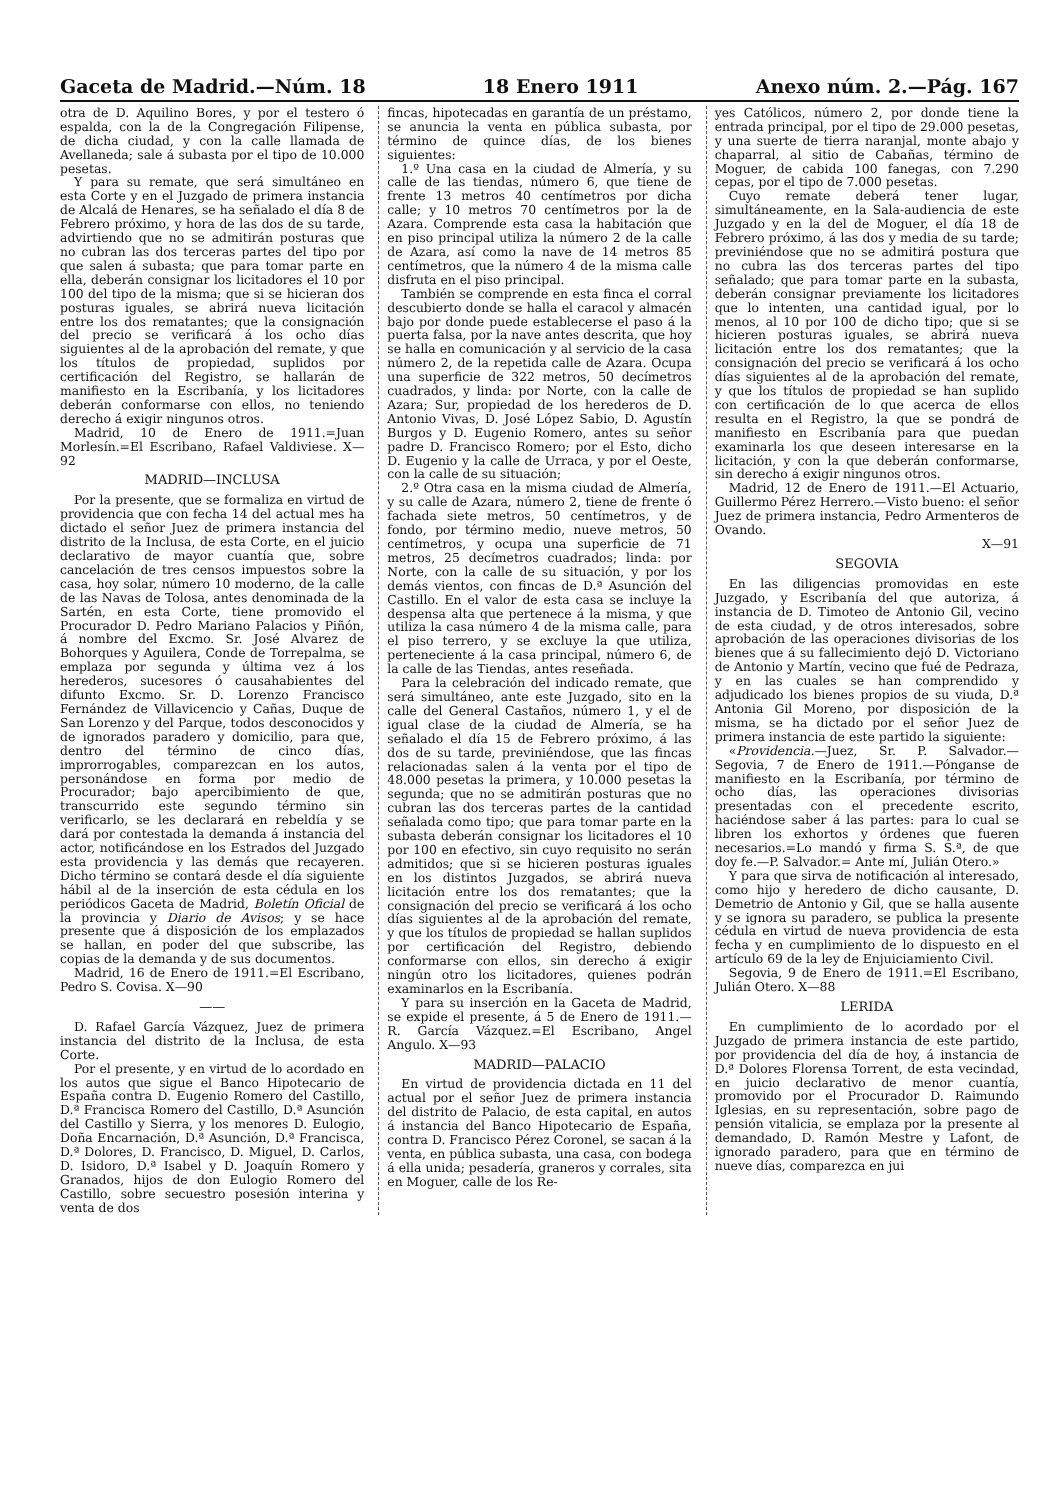Gaceta de Madrid.—Núm. 18 18 Enero 1911 Anexo núm. 2.—Pág. 167
otra de D. Aquilino Bores, y por el testero ó espalda, con la de la Congregación Filipense, de dicha ciudad, y con la calle llamada de Avellaneda; sale á subasta por el tipo de 10.000 pesetas.
Y para su remate, que será simultáneo en esta Corte y en el Juzgado de primera instancia de Alcalá de Henares, se ha señalado el día 8 de Febrero próximo, y hora de las dos de su tarde, advirtiendo que no se admitirán posturas que no cubran las dos terceras partes del tipo por que salen á subasta; que para tomar parte en ella, deberán consignar los licitadores el 10 por 100 del tipo de la misma; que si se hicieran dos posturas iguales, se abrirá nueva licitación entre los dos rematantes; que la consignación del precio se verificará á los ocho días siguientes al de la aprobación del remate, y que los títulos de propiedad, suplidos por certificación del Registro, se hallarán de manifiesto en la Escribanía, y los licitadores deberán conformarse con ellos, no teniendo derecho á exigir ningunos otros.
Madrid, 10 de Enero de 1911.=Juan Morlesín.=El Escribano, Rafael Valdiviese. X—92
MADRID—INCLUSA
Por la presente, que se formaliza en virtud de providencia que con fecha 14 del actual mes ha dictado el señor Juez de primera instancia del distrito de la Inclusa, de esta Corte, en el juicio declarativo de mayor cuantía que, sobre cancelación de tres censos impuestos sobre la casa, hoy solar, número 10 moderno, de la calle de las Navas de Tolosa, antes denominada de la Sartén, en esta Corte, tiene promovido el Procurador D. Pedro Mariano Palacios y Piñón, á nombre del Excmo. Sr. José Alvarez de Bohorques y Aguilera, Conde de Torrepalma, se emplaza por segunda y última vez á los herederos, sucesores ó causahabientes del difunto Excmo. Sr. D. Lorenzo Francisco Fernández de Villavicencio y Cañas, Duque de San Lorenzo y del Parque, todos desconocidos y de ignorados paradero y domicilio, para que, dentro del término de cinco días, improrrogables, comparezcan en los autos, personándose en forma por medio de Procurador; bajo apercibimiento de que, transcurrido este segundo término sin verificarlo, se les declarará en rebeldía y se dará por contestada la demanda á instancia del actor, notificándose en los Estrados del Juzgado esta providencia y las demás que recayeren. Dicho término se contará desde el día siguiente hábil al de la inserción de esta cédula en los periódicos Gaceta de Madrid, Boletín Oficial de la provincia y Diario de Avisos; y se hace presente que á disposición de los emplazados se hallan, en poder del que subscribe, las copias de la demanda y de sus documentos.
Madrid, 16 de Enero de 1911.=El Escribano, Pedro S. Covisa. X—90
——
D. Rafael García Vázquez, Juez de primera instancia del distrito de la Inclusa, de esta Corte.
Por el presente, y en virtud de lo acordado en los autos que sigue el Banco Hipotecario de España contra D. Eugenio Romero del Castillo, D.ª Francisca Romero del Castillo, D.ª Asunción del Castillo y Sierra, y los menores D. Eulogio, Doña Encarnación, D.ª Asunción, D.ª Francisca, D.ª Dolores, D. Francisco, D. Miguel, D. Carlos, D. Isidoro, D.ª Isabel y D. Joaquín Romero y Granados, hijos de don Eulogio Romero del Castillo, sobre secuestro posesión interina y venta de dos
fincas, hipotecadas en garantía de un préstamo, se anuncia la venta en pública subasta, por término de quince días, de los bienes siguientes:
1.º Una casa en la ciudad de Almería, y su calle de las tiendas, número 6, que tiene de frente 13 metros 40 centímetros por dicha calle; y 10 metros 70 centímetros por la de Azara. Comprende esta casa la habitación que en piso principal utiliza la número 2 de la calle de Azara, así como la nave de 14 metros 85 centímetros, que la número 4 de la misma calle disfruta en el piso principal.
También se comprende en esta finca el corral descubierto donde se halla el caracol y almacén bajo por donde puede establecerse el paso á la puerta falsa, por la nave antes descrita, que hoy se halla en comunicación y al servicio de la casa número 2, de la repetida calle de Azara. Ocupa una superficie de 322 metros, 50 decímetros cuadrados, y linda: por Norte, con la calle de Azara; Sur, propiedad de los herederos de D. Antonio Vivas, D. José López Sabio, D. Agustín Burgos y D. Eugenio Romero, antes su señor padre D. Francisco Romero; por el Esto, dicho D. Eugenio y la calle de Urraca, y por el Oeste, con la calle de su situación;
2.º Otra casa en la misma ciudad de Almería, y su calle de Azara, número 2, tiene de frente ó fachada siete metros, 50 centímetros, y de fondo, por término medio, nueve metros, 50 centímetros, y ocupa una superficie de 71 metros, 25 decímetros cuadrados; linda: por Norte, con la calle de su situación, y por los demás vientos, con fincas de D.ª Asunción del Castillo. En el valor de esta casa se incluye la despensa alta que pertenece á la misma, y que utiliza la casa número 4 de la misma calle, para el piso terrero, y se excluye la que utiliza, perteneciente á la casa principal, número 6, de la calle de las Tiendas, antes reseñada.
Para la celebración del indicado remate, que será simultáneo, ante este Juzgado, sito en la calle del General Castaños, número 1, y el de igual clase de la ciudad de Almería, se ha señalado el día 15 de Febrero próximo, á las dos de su tarde, previniéndose, que las fincas relacionadas salen á la venta por el tipo de 48.000 pesetas la primera, y 10.000 pesetas la segunda; que no se admitirán posturas que no cubran las dos terceras partes de la cantidad señalada como tipo; que para tomar parte en la subasta deberán consignar los licitadores el 10 por 100 en efectivo, sin cuyo requisito no serán admitidos; que si se hicieren posturas iguales en los distintos Juzgados, se abrirá nueva licitación entre los dos rematantes; que la consignación del precio se verificará á los ocho días siguientes al de la aprobación del remate, y que los títulos de propiedad se hallan suplidos por certificación del Registro, debiendo conformarse con ellos, sin derecho á exigir ningún otro los licitadores, quienes podrán examinarlos en la Escribanía.
Y para su inserción en la Gaceta de Madrid, se expide el presente, á 5 de Enero de 1911.—R. García Vázquez.=El Escribano, Angel Angulo. X—93
MADRID—PALACIO
En virtud de providencia dictada en 11 del actual por el señor Juez de primera instancia del distrito de Palacio, de esta capital, en autos á instancia del Banco Hipotecario de España, contra D. Francisco Pérez Coronel, se sacan á la venta, en pública subasta, una casa, con bodega á ella unida; pesadería, graneros y corrales, sita en Moguer, calle de los Re-
yes Católicos, número 2, por donde tiene la entrada principal, por el tipo de 29.000 pesetas, y una suerte de tierra naranjal, monte abajo y chaparral, al sitio de Cabañas, término de Moguer, de cabida 100 fanegas, con 7.290 cepas, por el tipo de 7.000 pesetas.
Cuyo remate deberá tener lugar, simultáneamente, en la Sala-audiencia de este Juzgado y en la del de Moguer, el día 18 de Febrero próximo, á las dos y media de su tarde; previniéndose que no se admitirá postura que no cubra las dos terceras partes del tipo señalado; que para tomar parte en la subasta, deberán consignar previamente los licitadores que lo intenten, una cantidad igual, por lo menos, al 10 por 100 de dicho tipo; que si se hicieren posturas iguales, se abrirá nueva licitación entre los dos rematantes; que la consignación del precio se verificará á los ocho días siguientes al de la aprobación del remate, y que los títulos de propiedad se han suplido con certificación de lo que acerca de ellos resulta en el Registro, la que se pondrá de manifiesto en Escribanía para que puedan examinarla los que deseen interesarse en la licitación, y con la que deberán conformarse, sin derecho á exigir ningunos otros.
Madrid, 12 de Enero de 1911.—El Actuario, Guillermo Pérez Herrero.—Visto bueno: el señor Juez de primera instancia, Pedro Armenteros de Ovando.
X—91
SEGOVIA
En las diligencias promovidas en este Juzgado, y Escribanía del que autoriza, á instancia de D. Timoteo de Antonio Gil, vecino de esta ciudad, y de otros interesados, sobre aprobación de las operaciones divisorias de los bienes que á su fallecimiento dejó D. Victoriano de Antonio y Martín, vecino que fué de Pedraza, y en las cuales se han comprendido y adjudicado los bienes propios de su viuda, D.ª Antonia Gil Moreno, por disposición de la misma, se ha dictado por el señor Juez de primera instancia de este partido la siguiente:
«Providencia.—Juez, Sr. P. Salvador.—Segovia, 7 de Enero de 1911.—Pónganse de manifiesto en la Escribanía, por término de ocho días, las operaciones divisorias presentadas con el precedente escrito, haciéndose saber á las partes: para lo cual se libren los exhortos y órdenes que fueren necesarios.=Lo mandó y firma S. S.ª, de que doy fe.—P. Salvador.= Ante mí, Julián Otero.»
Y para que sirva de notificación al interesado, como hijo y heredero de dicho causante, D. Demetrio de Antonio y Gil, que se halla ausente y se ignora su paradero, se publica la presente cédula en virtud de nueva providencia de esta fecha y en cumplimiento de lo dispuesto en el artículo 69 de la ley de Enjuiciamiento Civil.
Segovia, 9 de Enero de 1911.=El Escribano, Julián Otero. X—88
LERIDA
En cumplimiento de lo acordado por el Juzgado de primera instancia de este partido, por providencia del día de hoy, á instancia de D.ª Dolores Florensa Torrent, de esta vecindad, en juicio declarativo de menor cuantía, promovido por el Procurador D. Raimundo Iglesias, en su representación, sobre pago de pensión vitalicia, se emplaza por la presente al demandado, D. Ramón Mestre y Lafont, de ignorado paradero, para que en término de nueve días, comparezca en jui